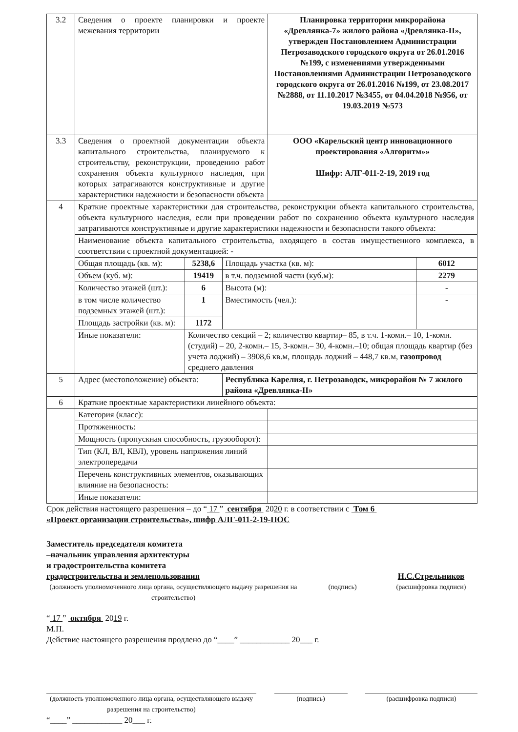| 3.2 | Сведения о проекте планировки и проекте межевания территории | | | Планировка территории микрорайона «Древлянка-7» жилого района «Древлянка-II», утвержден Постановлением Администрации Петрозаводского городского округа от 26.01.2016 №199, с изменениями утвержденными Постановлениями Администрации Петрозаводского городского округа от 26.01.2016 №199, от 23.08.2017 №2888, от 11.10.2017 №3455, от 04.04.2018 №956, от 19.03.2019 №573 | |
| 3.3 | Сведения о проектной документации объекта капитального строительства, планируемого к строительству, реконструкции, проведению работ сохранения объекта культурного наследия, при которых затрагиваются конструктивные и другие характеристики надежности и безопасности объекта | | | ООО «Карельский центр инновационного проектирования «Алгоритм»» Шифр: АЛГ-011-2-19, 2019 год | |
| 4 | Краткие проектные характеристики для строительства, реконструкции объекта капитального строительства, объекта культурного наследия, если при проведении работ по сохранению объекта культурного наследия затрагиваются конструктивные и другие характеристики надежности и безопасности такого объекта: | | | | |
| | Наименование объекта капитального строительства, входящего в состав имущественного комплекса, в соответствии с проектной документацией: - | | | | |
| | Общая площадь (кв. м): | 5238,6 | Площадь участка (кв. м): | | 6012 |
| | Объем (куб. м): | 19419 | в т.ч. подземной части (куб.м): | | 2279 |
| | Количество этажей (шт.): | 6 | Высота (м): | | - |
| | в том числе количество подземных этажей (шт.): | 1 | Вместимость (чел.): | | - |
| | Площадь застройки (кв. м): | 1172 | | | |
| | Иные показатели: | Количество секций – 2; количество квартир– 85, в т.ч. 1-комн.– 10, 1-комн. (студий) – 20, 2-комн.– 15, 3-комн.– 30, 4-комн.–10; общая площадь квартир (без учета лоджий) – 3908,6 кв.м, площадь лоджий – 448,7 кв.м, газопровод среднего давления | | | |
| 5 | Адрес (местоположение) объекта: | | Республика Карелия, г. Петрозаводск, микрорайон № 7 жилого района «Древлянка-II» | | |
| 6 | Краткие проектные характеристики линейного объекта: | | | | |
| | Категория (класс): | | | | |
| | Протяженность: | | | | |
| | Мощность (пропускная способность, грузооборот): | | | | |
| | Тип (КЛ, ВЛ, КВЛ), уровень напряжения линий электропередачи | | | | |
| | Перечень конструктивных элементов, оказывающих влияние на безопасность: | | | | |
| | Иные показатели: | | | | |
Срок действия настоящего разрешения – до “ 17 ” сентября 2020 г. в соответствии с Том 6
«Проект организации строительства», шифр АЛГ-011-2-19-ПОС
Заместитель председателя комитета
–начальник управления архитектуры
и градостроительства комитета
градостроительства и землепользования
(должность уполномоченного лица органа, осуществляющего выдачу разрешения на строительство)
(подпись)
Н.С.Стрельников
(расшифровка подписи)
“ 17 ” октября 2019 г.
М.П.
Действие настоящего разрешения продлено до “____” ____________ 20___ г.
(должность уполномоченного лица органа, осуществляющего выдачу разрешения на строительство)
(подпись) (расшифровка подписи)
“____” ____________ 20___ г.